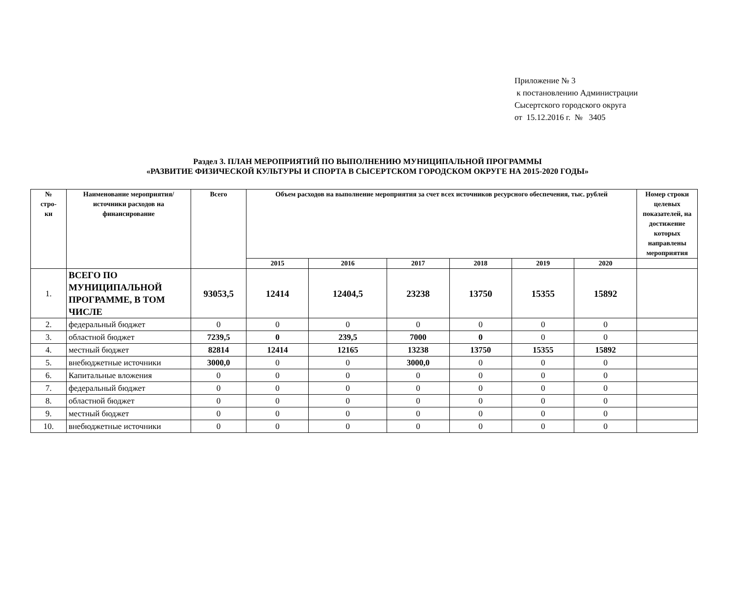Приложение № 3
к постановлению Администрации
Сысертского городского округа
от 15.12.2016 г. № 3405
Раздел 3. ПЛАН МЕРОПРИЯТИЙ ПО ВЫПОЛНЕНИЮ МУНИЦИПАЛЬНОЙ ПРОГРАММЫ
«РАЗВИТИЕ ФИЗИЧЕСКОЙ КУЛЬТУРЫ И СПОРТА В СЫСЕРТСКОМ ГОРОДСКОМ ОКРУГЕ НА 2015-2020 ГОДЫ»
| № стро- ки | Наименование мероприятия/ источники расходов на финансирование | Всего | Объем расходов на выполнение мероприятия за счет всех источников ресурсного обеспечения, тыс. рублей | | | | | | Номер строки целевых показателей, на достижение которых направлены мероприятия |
| --- | --- | --- | --- | --- | --- | --- | --- | --- | --- |
| | | | 2015 | 2016 | 2017 | 2018 | 2019 | 2020 | |
| 1. | ВСЕГО ПО МУНИЦИПАЛЬНОЙ ПРОГРАММЕ, В ТОМ ЧИСЛЕ | 93053,5 | 12414 | 12404,5 | 23238 | 13750 | 15355 | 15892 | |
| 2. | федеральный бюджет | 0 | 0 | 0 | 0 | 0 | 0 | 0 | |
| 3. | областной бюджет | 7239,5 | 0 | 239,5 | 7000 | 0 | 0 | 0 | |
| 4. | местный бюджет | 82814 | 12414 | 12165 | 13238 | 13750 | 15355 | 15892 | |
| 5. | внебюджетные источники | 3000,0 | 0 | 0 | 3000,0 | 0 | 0 | 0 | |
| 6. | Капитальные вложения | 0 | 0 | 0 | 0 | 0 | 0 | 0 | |
| 7. | федеральный бюджет | 0 | 0 | 0 | 0 | 0 | 0 | 0 | |
| 8. | областной бюджет | 0 | 0 | 0 | 0 | 0 | 0 | 0 | |
| 9. | местный бюджет | 0 | 0 | 0 | 0 | 0 | 0 | 0 | |
| 10. | внебюджетные источники | 0 | 0 | 0 | 0 | 0 | 0 | 0 | |